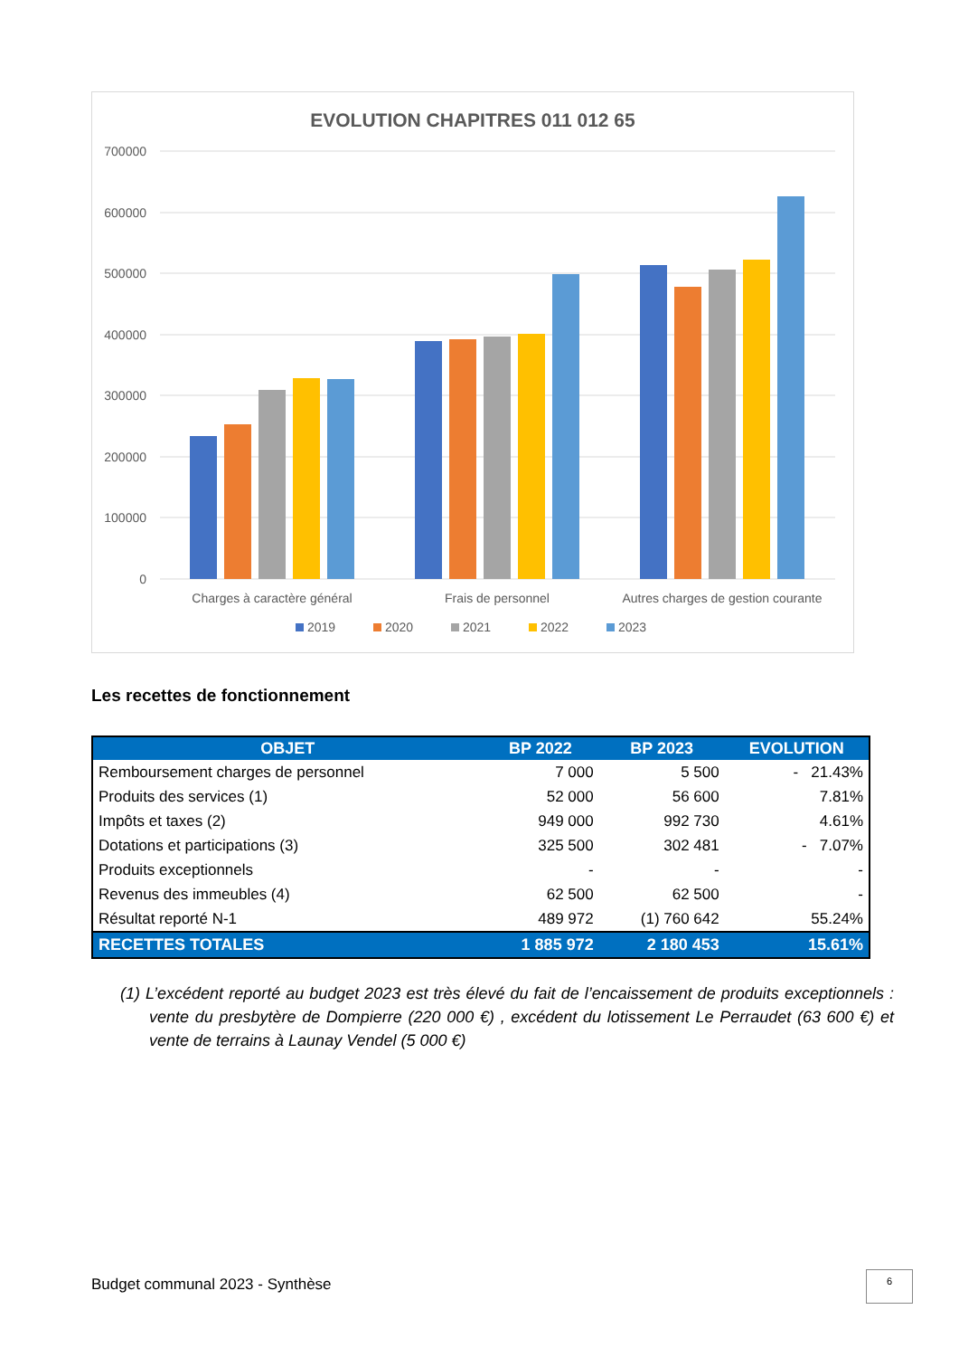EVOLUTION CHAPITRES 011 012 65
700000
600000
500000
400000
300000
200000
100000
0
Charges à caractère général
Frais de personnel
Autres charges de gestion courante
2019
2020
2021
2022
2023
Les recettes de fonctionnement
| OBJET | BP 2022 | BP 2023 | EVOLUTION |
| --- | --- | --- | --- |
| Remboursement charges de personnel | 7 000 | 5 500 | - 21.43% |
| Produits des services (1) | 52 000 | 56 600 | 7.81% |
| Impôts et taxes (2) | 949 000 | 992 730 | 4.61% |
| Dotations et participations (3) | 325 500 | 302 481 | - 7.07% |
| Produits exceptionnels | - | - | - |
| Revenus des immeubles (4) | 62 500 | 62 500 | - |
| Résultat reporté N-1 | 489 972 | (1) 760 642 | 55.24% |
| RECETTES TOTALES | 1 885 972 | 2 180 453 | 15.61% |
(1) L’excédent reporté au budget 2023 est très élevé du fait de l’encaissement de produits exceptionnels : vente du presbytère de Dompierre (220 000 €) , excédent du lotissement Le Perraudet (63 600 €) et vente de terrains à Launay Vendel (5 000 €)
Budget communal 2023 - Synthèse
6